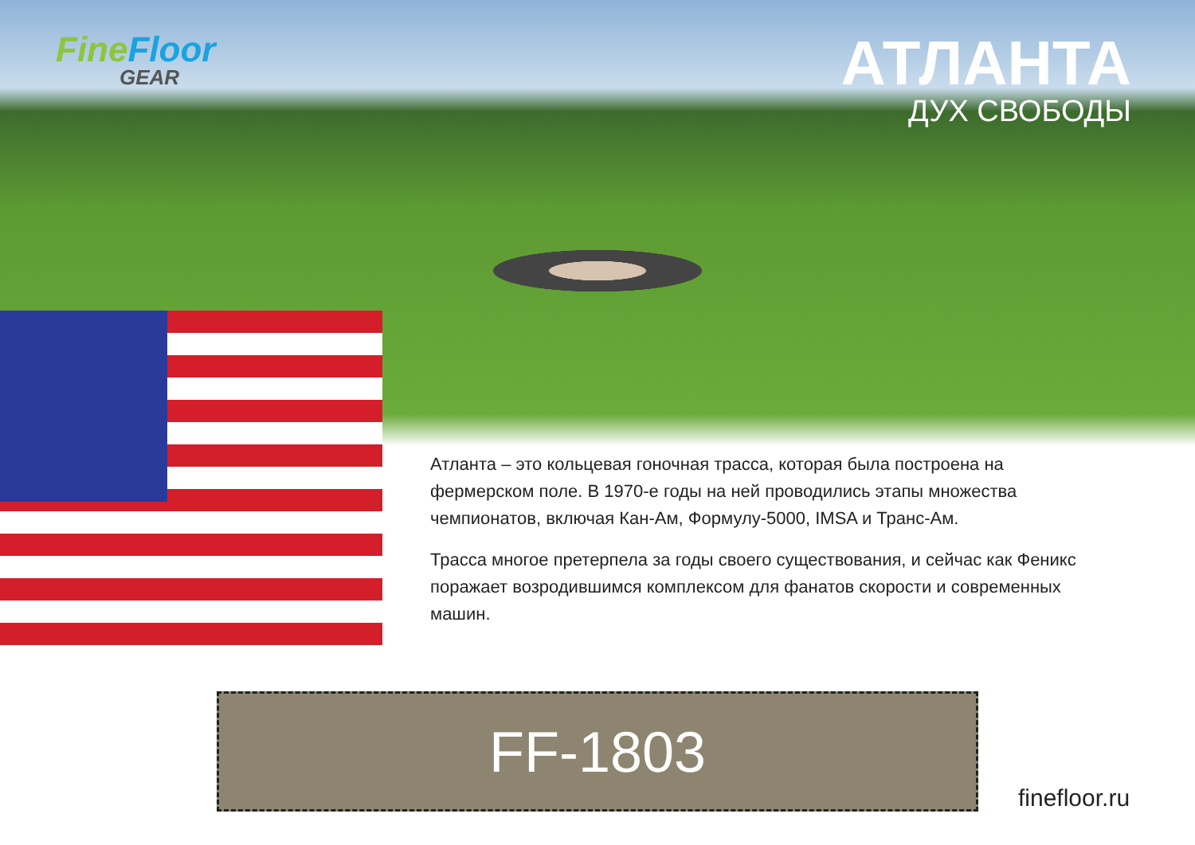Fine Floor
GEAR
АТЛАНТА
ДУХ СВОБОДЫ
Атланта – это кольцевая гоночная трасса, которая была построена на фермерском поле. В 1970-е годы на ней проводились этапы множества чемпионатов, включая Кан-Ам, Формулу-5000, IMSA и Транс-Ам.
Трасса многое претерпела за годы своего существования, и сейчас как Феникс поражает возродившимся комплексом для фанатов скорости и современных машин.
FF-1803
finefloor.ru